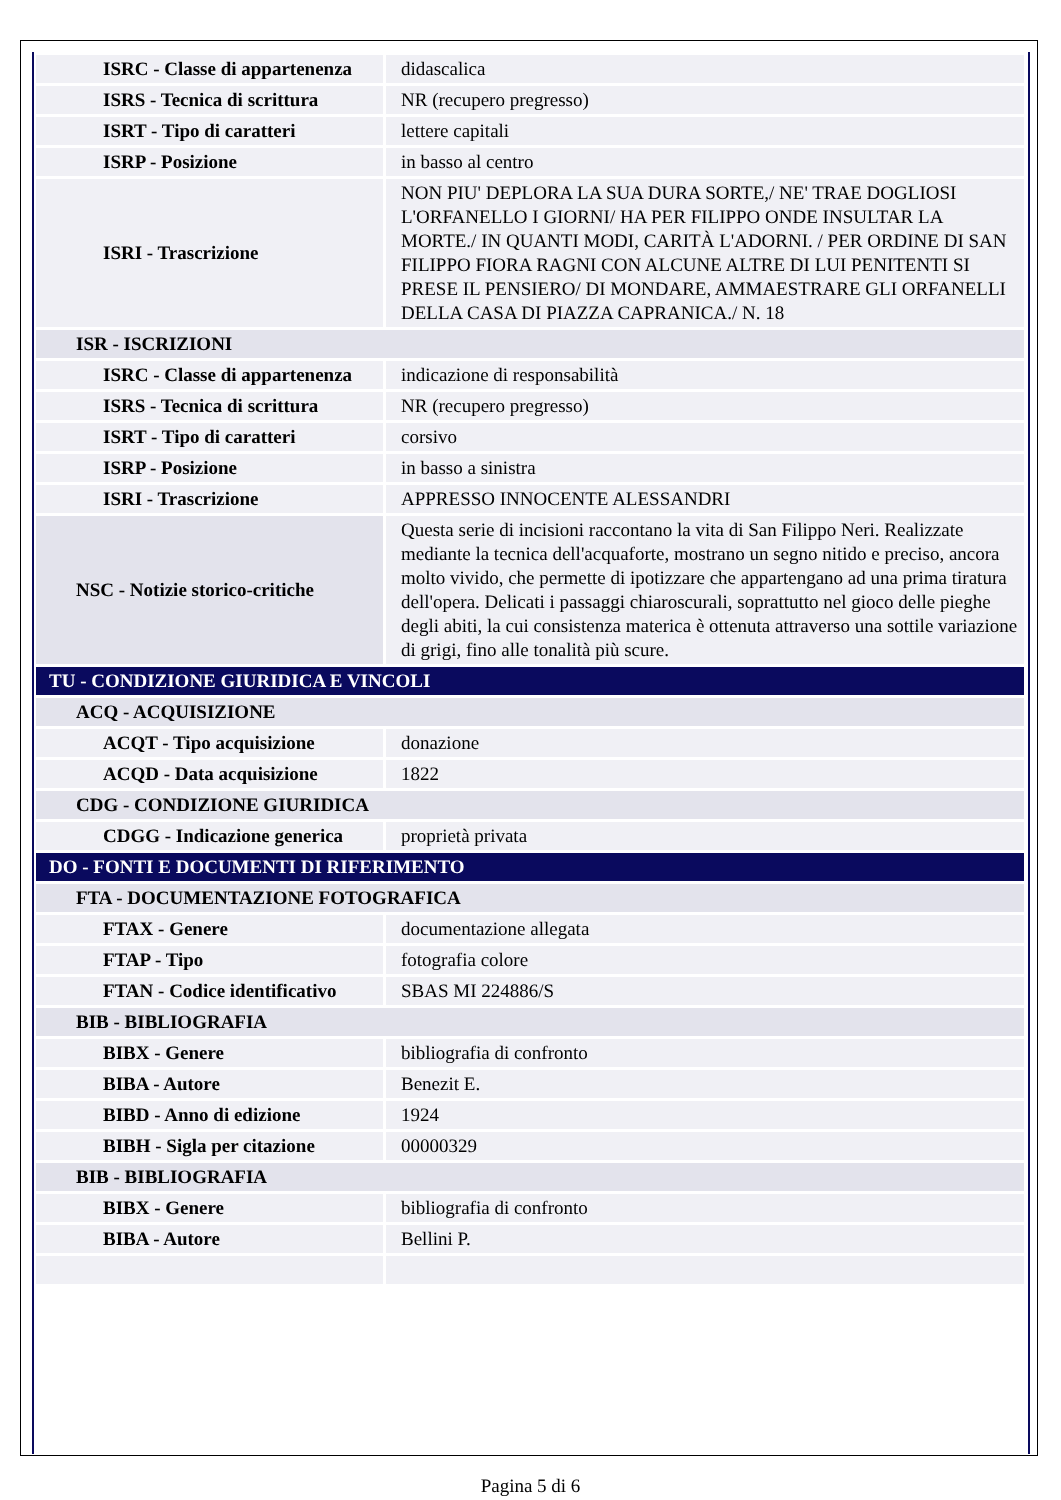| ISRC - Classe di appartenenza | didascalica |
| ISRS - Tecnica di scrittura | NR (recupero pregresso) |
| ISRT - Tipo di caratteri | lettere capitali |
| ISRP - Posizione | in basso al centro |
| ISRI - Trascrizione | NON PIU' DEPLORA LA SUA DURA SORTE,/ NE' TRAE DOGLIOSI L'ORFANELLO I GIORNI/ HA PER FILIPPO ONDE INSULTAR LA MORTE./ IN QUANTI MODI, CARITÀ L'ADORNI. / PER ORDINE DI SAN FILIPPO FIORA RAGNI CON ALCUNE ALTRE DI LUI PENITENTI SI PRESE IL PENSIERO/ DI MONDARE, AMMAESTRARE GLI ORFANELLI DELLA CASA DI PIAZZA CAPRANICA./ N. 18 |
| ISR - ISCRIZIONI | |
| ISRC - Classe di appartenenza | indicazione di responsabilità |
| ISRS - Tecnica di scrittura | NR (recupero pregresso) |
| ISRT - Tipo di caratteri | corsivo |
| ISRP - Posizione | in basso a sinistra |
| ISRI - Trascrizione | APPRESSO INNOCENTE ALESSANDRI |
| NSC - Notizie storico-critiche | Questa serie di incisioni raccontano la vita di San Filippo Neri. Realizzate mediante la tecnica dell'acquaforte, mostrano un segno nitido e preciso, ancora molto vivido, che permette di ipotizzare che appartengano ad una prima tiratura dell'opera. Delicati i passaggi chiaroscurali, soprattutto nel gioco delle pieghe degli abiti, la cui consistenza materica è ottenuta attraverso una sottile variazione di grigi, fino alle tonalità più scure. |
| TU - CONDIZIONE GIURIDICA E VINCOLI | |
| ACQ - ACQUISIZIONE | |
| ACQT - Tipo acquisizione | donazione |
| ACQD - Data acquisizione | 1822 |
| CDG - CONDIZIONE GIURIDICA | |
| CDGG - Indicazione generica | proprietà privata |
| DO - FONTI E DOCUMENTI DI RIFERIMENTO | |
| FTA - DOCUMENTAZIONE FOTOGRAFICA | |
| FTAX - Genere | documentazione allegata |
| FTAP - Tipo | fotografia colore |
| FTAN - Codice identificativo | SBAS MI 224886/S |
| BIB - BIBLIOGRAFIA | |
| BIBX - Genere | bibliografia di confronto |
| BIBA - Autore | Benezit E. |
| BIBD - Anno di edizione | 1924 |
| BIBH - Sigla per citazione | 00000329 |
| BIB - BIBLIOGRAFIA | |
| BIBX - Genere | bibliografia di confronto |
| BIBA - Autore | Bellini P. |
Pagina 5 di 6